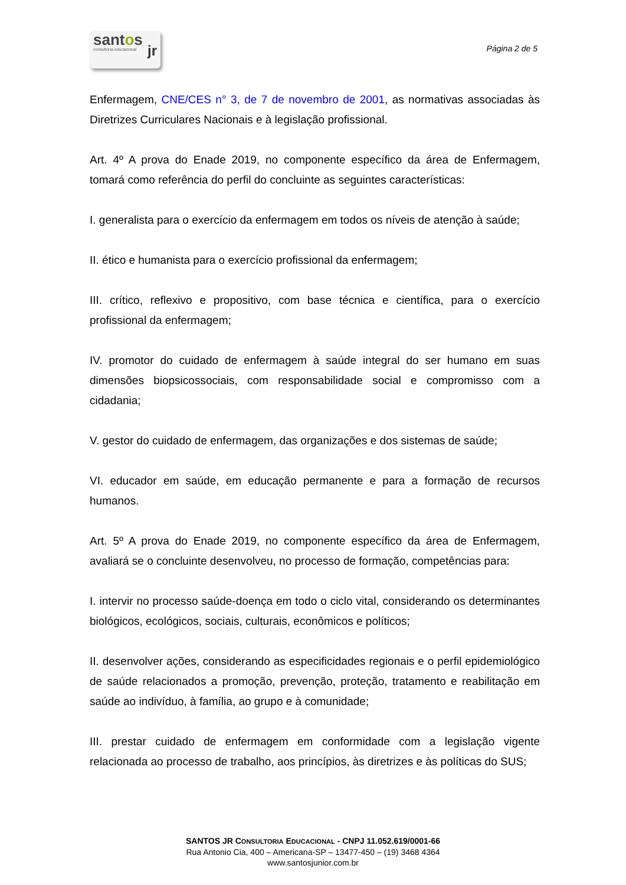santos
consultoria educacional
jr
Página 2 de 5
Enfermagem, CNE/CES n° 3, de 7 de novembro de 2001, as normativas associadas às Diretrizes Curriculares Nacionais e à legislação profissional.
Art. 4º A prova do Enade 2019, no componente específico da área de Enfermagem, tomará como referência do perfil do concluinte as seguintes características:
I. generalista para o exercício da enfermagem em todos os níveis de atenção à saúde;
II. ético e humanista para o exercício profissional da enfermagem;
III. crítico, reflexivo e propositivo, com base técnica e científica, para o exercício profissional da enfermagem;
IV. promotor do cuidado de enfermagem à saúde integral do ser humano em suas dimensões biopsicossociais, com responsabilidade social e compromisso com a cidadania;
V. gestor do cuidado de enfermagem, das organizações e dos sistemas de saúde;
VI. educador em saúde, em educação permanente e para a formação de recursos humanos.
Art. 5º A prova do Enade 2019, no componente específico da área de Enfermagem, avaliará se o concluinte desenvolveu, no processo de formação, competências para:
I. intervir no processo saúde-doença em todo o ciclo vital, considerando os determinantes biológicos, ecológicos, sociais, culturais, econômicos e políticos;
II. desenvolver ações, considerando as especificidades regionais e o perfil epidemiológico de saúde relacionados a promoção, prevenção, proteção, tratamento e reabilitação em saúde ao indivíduo, à família, ao grupo e à comunidade;
III. prestar cuidado de enfermagem em conformidade com a legislação vigente relacionada ao processo de trabalho, aos princípios, às diretrizes e às políticas do SUS;
SANTOS JR CONSULTORIA EDUCACIONAL - CNPJ 11.052.619/0001-66
Rua Antonio Cia, 400 – Americana-SP – 13477-450 – (19) 3468 4364
www.santosjunior.com.br